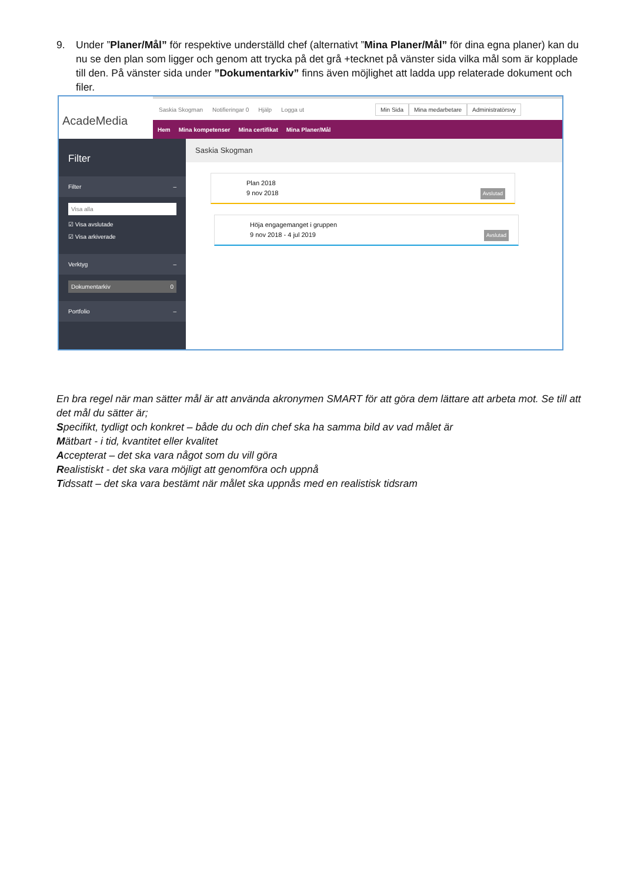9. Under ”Planer/Mål” för respektive underställd chef (alternativt ”Mina Planer/Mål” för dina egna planer) kan du nu se den plan som ligger och genom att trycka på det grå +tecknet på vänster sida vilka mål som är kopplade till den. På vänster sida under ”Dokumentarkiv” finns även möjlighet att ladda upp relaterade dokument och filer.
AcadeMedia
Saskia Skogman Notifieringar 0 Hjälp Logga ut
Min Sida Mina medarbetare Administratörsvy
Hem Mina kompetenser Mina certifikat Mina Planer/Mål
Filter
Filter –
Visa alla
☑ Visa avslutade
☑ Visa arkiverade
Verktyg –
Dokumentarkiv 0
Portfolio –
Saskia Skogman
Plan 2018
9 nov 2018 Avslutad
Höja engagemanget i gruppen
9 nov 2018 - 4 jul 2019 Avslutad
En bra regel när man sätter mål är att använda akronymen SMART för att göra dem lättare att arbeta mot. Se till att det mål du sätter är;
Specifikt, tydligt och konkret – både du och din chef ska ha samma bild av vad målet är
Mätbart - i tid, kvantitet eller kvalitet
Accepterat – det ska vara något som du vill göra
Realistiskt - det ska vara möjligt att genomföra och uppnå
Tidssatt – det ska vara bestämt när målet ska uppnås med en realistisk tidsram